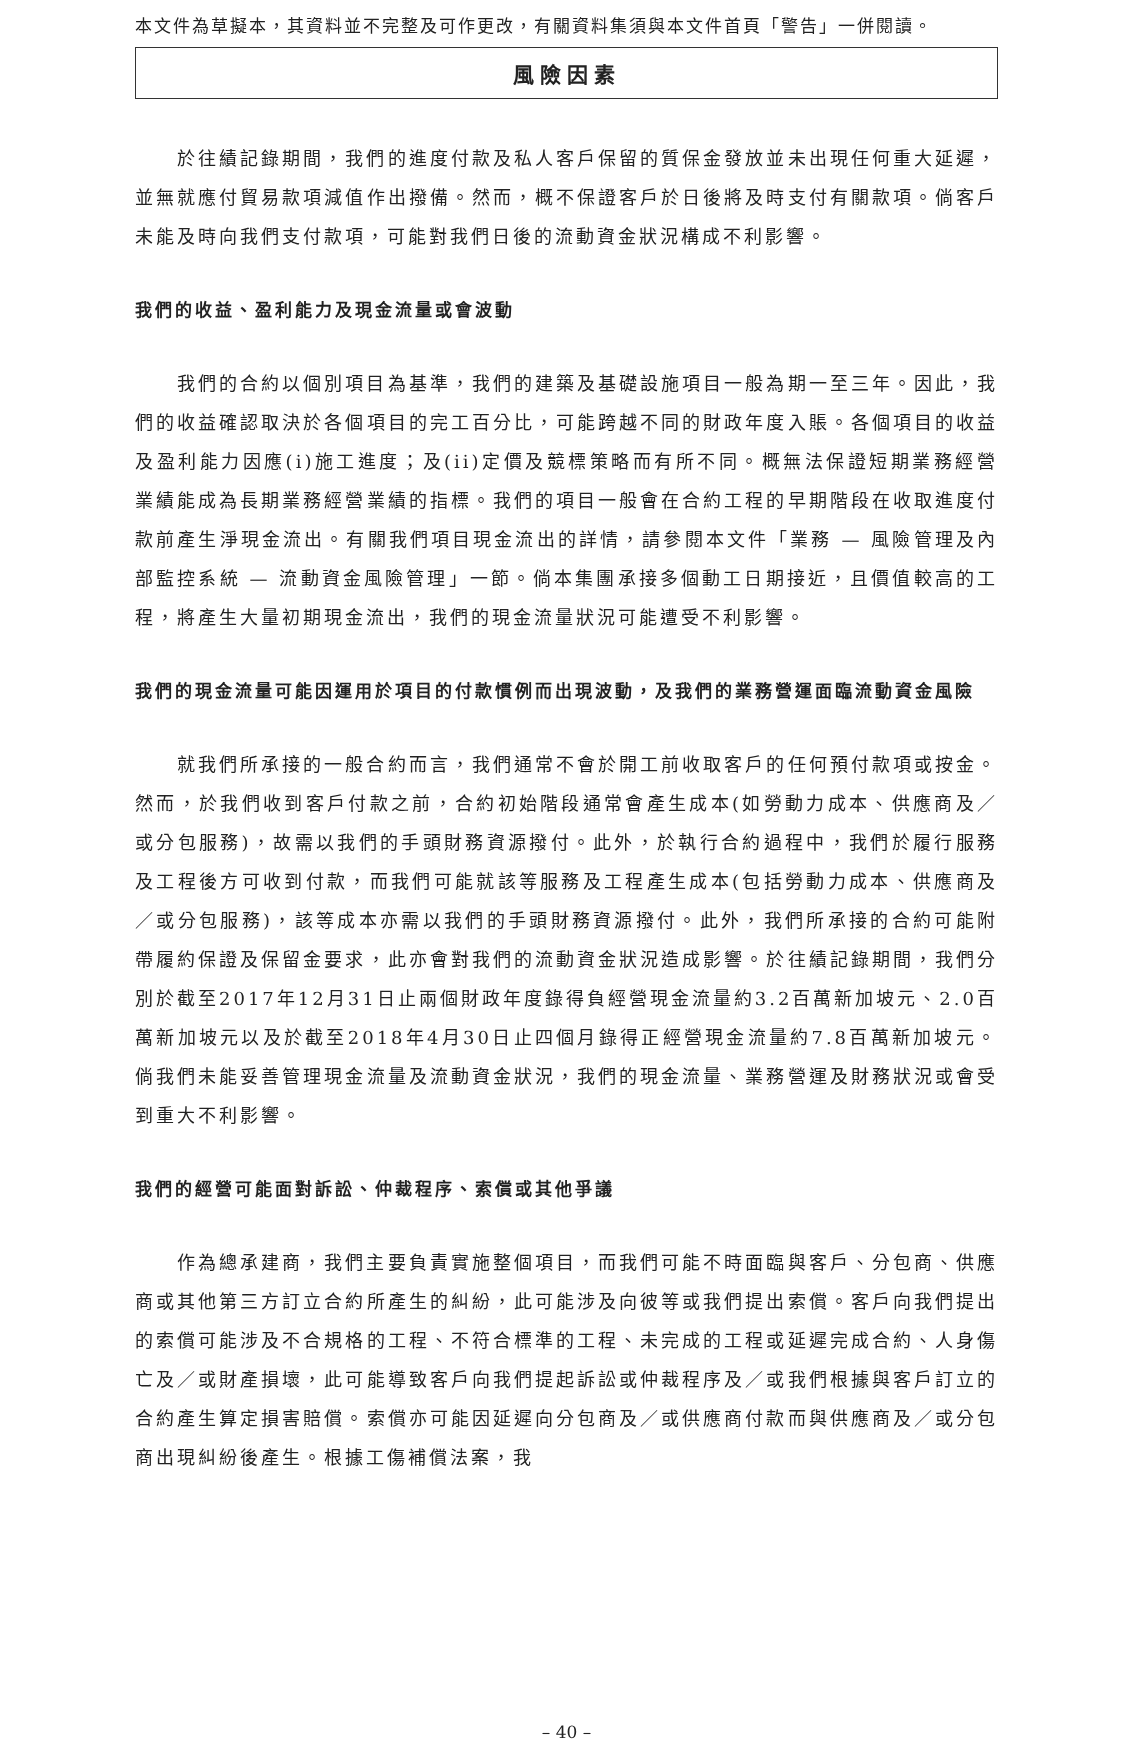本文件為草擬本，其資料並不完整及可作更改，有關資料集須與本文件首頁「警告」一併閱讀。
風險因素
於往績記錄期間，我們的進度付款及私人客戶保留的質保金發放並未出現任何重大延遲，並無就應付貿易款項減值作出撥備。然而，概不保證客戶於日後將及時支付有關款項。倘客戶未能及時向我們支付款項，可能對我們日後的流動資金狀況構成不利影響。
我們的收益、盈利能力及現金流量或會波動
我們的合約以個別項目為基準，我們的建築及基礎設施項目一般為期一至三年。因此，我們的收益確認取決於各個項目的完工百分比，可能跨越不同的財政年度入賬。各個項目的收益及盈利能力因應(i)施工進度；及(ii)定價及競標策略而有所不同。概無法保證短期業務經營業績能成為長期業務經營業績的指標。我們的項目一般會在合約工程的早期階段在收取進度付款前產生淨現金流出。有關我們項目現金流出的詳情，請參閱本文件「業務 — 風險管理及內部監控系統 — 流動資金風險管理」一節。倘本集團承接多個動工日期接近，且價值較高的工程，將產生大量初期現金流出，我們的現金流量狀況可能遭受不利影響。
我們的現金流量可能因運用於項目的付款慣例而出現波動，及我們的業務營運面臨流動資金風險
就我們所承接的一般合約而言，我們通常不會於開工前收取客戶的任何預付款項或按金。然而，於我們收到客戶付款之前，合約初始階段通常會產生成本(如勞動力成本、供應商及／或分包服務)，故需以我們的手頭財務資源撥付。此外，於執行合約過程中，我們於履行服務及工程後方可收到付款，而我們可能就該等服務及工程產生成本(包括勞動力成本、供應商及／或分包服務)，該等成本亦需以我們的手頭財務資源撥付。此外，我們所承接的合約可能附帶履約保證及保留金要求，此亦會對我們的流動資金狀況造成影響。於往績記錄期間，我們分別於截至2017年12月31日止兩個財政年度錄得負經營現金流量約3.2百萬新加坡元、2.0百萬新加坡元以及於截至2018年4月30日止四個月錄得正經營現金流量約7.8百萬新加坡元。倘我們未能妥善管理現金流量及流動資金狀況，我們的現金流量、業務營運及財務狀況或會受到重大不利影響。
我們的經營可能面對訴訟、仲裁程序、索償或其他爭議
作為總承建商，我們主要負責實施整個項目，而我們可能不時面臨與客戶、分包商、供應商或其他第三方訂立合約所產生的糾紛，此可能涉及向彼等或我們提出索償。客戶向我們提出的索償可能涉及不合規格的工程、不符合標準的工程、未完成的工程或延遲完成合約、人身傷亡及／或財產損壞，此可能導致客戶向我們提起訴訟或仲裁程序及／或我們根據與客戶訂立的合約產生算定損害賠償。索償亦可能因延遲向分包商及／或供應商付款而與供應商及／或分包商出現糾紛後產生。根據工傷補償法案，我
– 40 –